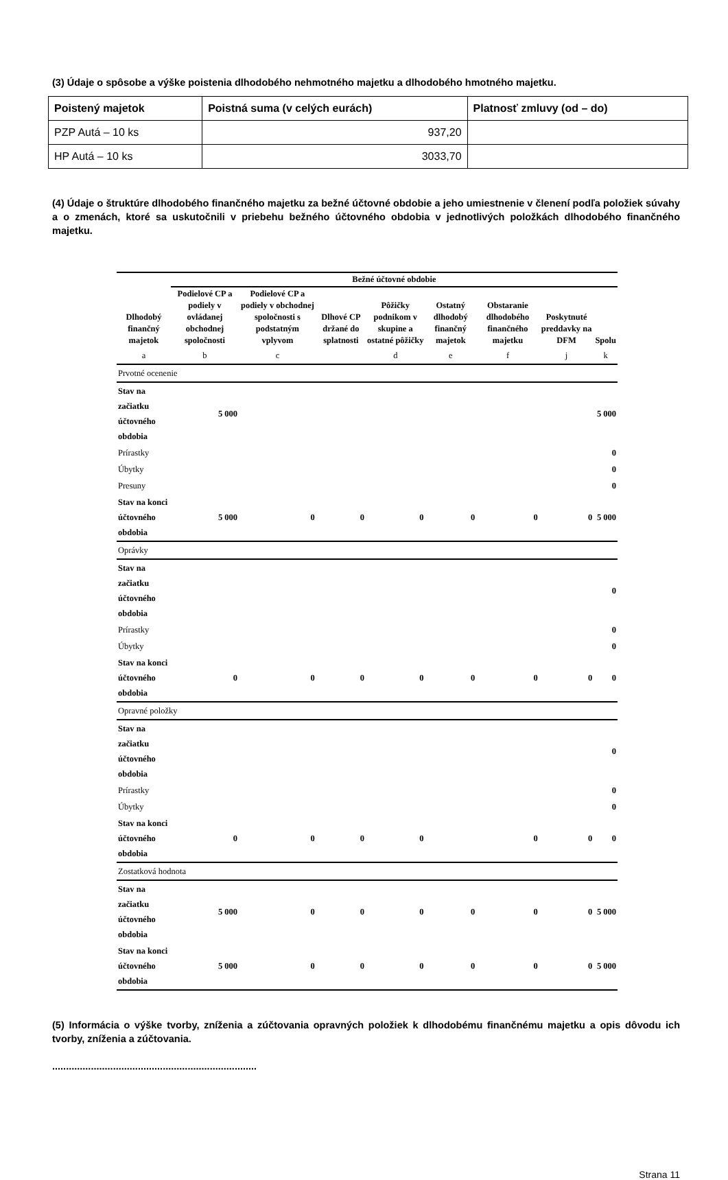(3) Údaje o spôsobe a výške poistenia dlhodobého nehmotného majetku a dlhodobého hmotného majetku.
| Poistený majetok | Poistná suma (v celých eurách) | Platnosť zmluvy (od – do) |
| --- | --- | --- |
| PZP Autá – 10 ks | 937,20 | |
| HP Autá – 10 ks | 3033,70 | |
(4) Údaje o štruktúre dlhodobého finančného majetku za bežné účtovné obdobie a jeho umiestnenie v členení podľa položiek súvahy a o zmenách, ktoré sa uskutočnili v priebehu bežného účtovného obdobia v jednotlivých položkách dlhodobého finančného majetku.
| | Bežné účtovné obdobie | | | | | | | |
| --- | --- | --- | --- | --- | --- | --- | --- | --- |
| Dlhodobý finančný majetok | Podielové CP a podiely v ovládanej obchodnej spoločnosti | Podielové CP a podiely v obchodnej spoločnosti s podstatným vplyvom | Dlhové CP držané do splatnosti | Pôžičky podnikom v skupine a ostatné pôžičky | Ostatný dlhodobý finančný majetok | Obstaranie dlhodobého finančného majetku | Poskytnuté preddavky na DFM | Spolu |
| a | b | c | | d | e | f | j | k |
| Prvotné ocenenie | | | | | | | | |
| Stav na začiatku účtovného obdobia | 5 000 | | | | | | | 5 000 |
| Prírastky | | | | | | | | 0 |
| Úbytky | | | | | | | | 0 |
| Presuny | | | | | | | | 0 |
| Stav na konci účtovného obdobia | 5 000 | 0 | 0 | 0 | 0 | 0 | 0 | 5 000 |
| Oprávky | | | | | | | | |
| Stav na začiatku účtovného obdobia | | | | | | | | 0 |
| Prírastky | | | | | | | | 0 |
| Úbytky | | | | | | | | 0 |
| Stav na konci účtovného obdobia | 0 | 0 | 0 | 0 | 0 | 0 | 0 | 0 |
| Opravné položky | | | | | | | | |
| Stav na začiatku účtovného obdobia | | | | | | | | 0 |
| Prírastky | | | | | | | | 0 |
| Úbytky | | | | | | | | 0 |
| Stav na konci účtovného obdobia | 0 | 0 | 0 | 0 | | 0 | 0 | 0 |
| Zostatková hodnota | | | | | | | | |
| Stav na začiatku účtovného obdobia | 5 000 | 0 | 0 | 0 | 0 | 0 | 0 | 5 000 |
| Stav na konci účtovného obdobia | 5 000 | 0 | 0 | 0 | 0 | 0 | 0 | 5 000 |
(5) Informácia o výške tvorby, zníženia a zúčtovania opravných položiek k dlhodobému finančnému majetku a opis dôvodu ich tvorby, zníženia a zúčtovania.
..........................................................................
Strana 11